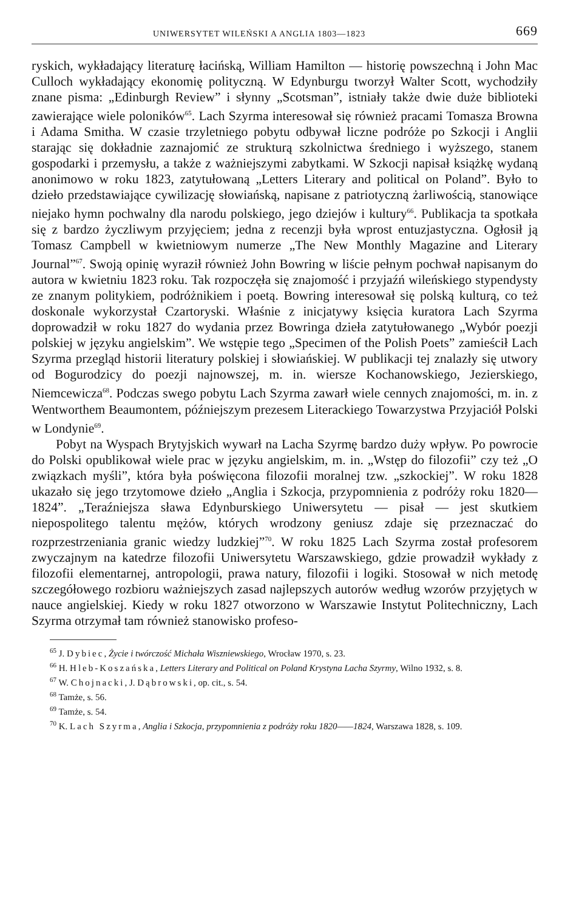UNIWERSYTET WILEŃSKI A ANGLIA 1803—1823 669
ryskich, wykładający literaturę łacińską, William Hamilton — historię powszechną i John Mac Culloch wykładający ekonomię polityczną. W Edynburgu tworzył Walter Scott, wychodziły znane pisma: „Edinburgh Review” i słynny „Scotsman”, istniały także dwie duże biblioteki zawierające wiele poloników<sup>65</sup>. Lach Szyrma interesował się również pracami Tomasza Browna i Adama Smitha. W czasie trzyletniego pobytu odbywał liczne podróże po Szkocji i Anglii starając się dokładnie zaznajomić ze strukturą szkolnictwa średniego i wyższego, stanem gospodarki i przemysłu, a także z ważniejszymi zabytkami. W Szkocji napisał książkę wydaną anonimowo w roku 1823, zatytułowaną „Letters Literary and political on Poland”. Było to dzieło przedstawiające cywilizację słowiańską, napisane z patriotyczną żarliwością, stanowiące niejako hymn pochwalny dla narodu polskiego, jego dziejów i kultury<sup>66</sup>. Publikacja ta spotkała się z bardzo życzliwym przyjęciem; jedna z recenzji była wprost entuzjastyczna. Ogłosił ją Tomasz Campbell w kwietniowym numerze „The New Monthly Magazine and Literary Journal”<sup>67</sup>. Swoją opinię wyraził również John Bowring w liście pełnym pochwał napisanym do autora w kwietniu 1823 roku. Tak rozpoczęła się znajomość i przyjaźń wileńskiego stypendysty ze znanym politykiem, podróżnikiem i poetą. Bowring interesował się polską kulturą, co też doskonale wykorzystał Czartoryski. Właśnie z inicjatywy księcia kuratora Lach Szyrma doprowadził w roku 1827 do wydania przez Bowringa dzieła zatytułowanego „Wybór poezji polskiej w języku angielskim”. We wstępie tego „Specimen of the Polish Poets” zamieścił Lach Szyrma przegląd historii literatury polskiej i słowiańskiej. W publikacji tej znalazły się utwory od Bogurodzicy do poezji najnowszej, m. in. wiersze Kochanowskiego, Jezierskiego, Niemcewicza<sup>68</sup>. Podczas swego pobytu Lach Szyrma zawarł wiele cennych znajomości, m. in. z Wentworthem Beaumontem, późniejszym prezesem Literackiego Towarzystwa Przyjaciół Polski w Londynie<sup>69</sup>.
Pobyt na Wyspach Brytyjskich wywarł na Lacha Szyrmę bardzo duży wpływ. Po powrocie do Polski opublikował wiele prac w języku angielskim, m. in. „Wstęp do filozofii” czy też „O związkach myśli”, która była poświęcona filozofii moralnej tzw. „szkockiej”. W roku 1828 ukazało się jego trzytomowe dzieło „Anglia i Szkocja, przypomnienia z podróży roku 1820—1824”. „Teraźniejsza sława Edynburskiego Uniwersytetu — pisał — jest skutkiem niepospolitego talentu mężów, których wrodzony geniusz zdaje się przeznaczać do rozprzestrzeniania granic wiedzy ludzkiej”<sup>70</sup>. W roku 1825 Lach Szyrma został profesorem zwyczajnym na katedrze filozofii Uniwersytetu Warszawskiego, gdzie prowadził wykłady z filozofii elementarnej, antropologii, prawa natury, filozofii i logiki. Stosował w nich metodę szczegółowego rozbioru ważniejszych zasad najlepszych autorów według wzorów przyjętych w nauce angielskiej. Kiedy w roku 1827 otworzono w Warszawie Instytut Politechniczny, Lach Szyrma otrzymał tam również stanowisko profeso-
<sup>65</sup> J. Dybiec, Życie i twórczość Michała Wiszniewskiego, Wrocław 1970, s. 23.
<sup>66</sup> H. Hleb-Koszańska, Letters Literary and Political on Poland Krystyna Lacha Szyrmy, Wilno 1932, s. 8.
<sup>67</sup> W. Chojnacki, J. Dąbrowski, op. cit., s. 54.
<sup>68</sup> Tamże, s. 56.
<sup>69</sup> Tamże, s. 54.
<sup>70</sup> K. Lach Szyrma, Anglia i Szkocja, przypomnienia z podróży roku 1820——1824, Warszawa 1828, s. 109.